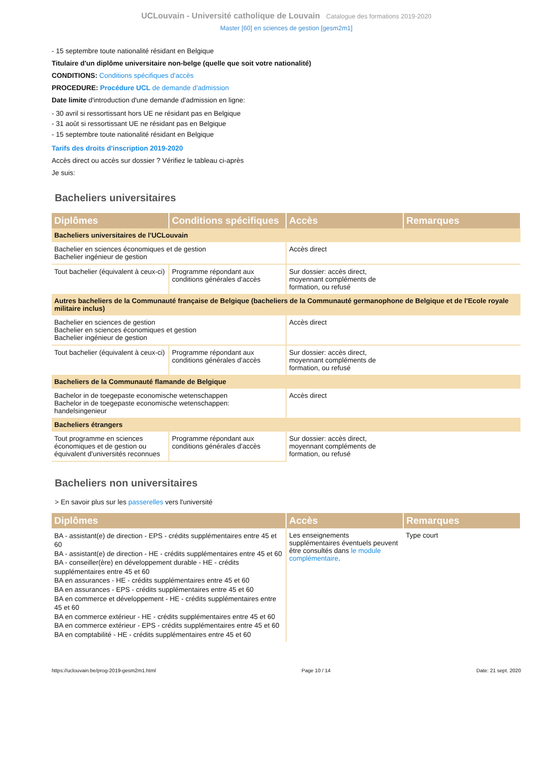UCLouvain - Université catholique de Louvain Catalogue des formations 2019-2020
Master [60] en sciences de gestion [gesm2m1]
- 15 septembre toute nationalité résidant en Belgique
Titulaire d'un diplôme universitaire non-belge (quelle que soit votre nationalité)
CONDITIONS: Conditions spécifiques d'accès
PROCEDURE: Procédure UCL de demande d'admission
Date limite d'introduction d'une demande d'admission en ligne:
- 30 avril si ressortissant hors UE ne résidant pas en Belgique
- 31 août si ressortissant UE ne résidant pas en Belgique
- 15 septembre toute nationalité résidant en Belgique
Tarifs des droits d'inscription 2019-2020
Accès direct ou accès sur dossier ? Vérifiez le tableau ci-après
Je suis:
Bacheliers universitaires
| Diplômes | Conditions spécifiques | Accès | Remarques |
| --- | --- | --- | --- |
| Bacheliers universitaires de l'UCLouvain | | | |
| Bachelier en sciences économiques et de gestion Bachelier ingénieur de gestion | | Accès direct | |
| Tout bachelier (équivalent à ceux-ci) | Programme répondant aux conditions générales d'accès | Sur dossier: accès direct, moyennant compléments de formation, ou refusé | |
| Autres bacheliers de la Communauté française de Belgique (bacheliers de la Communauté germanophone de Belgique et de l'Ecole royale militaire inclus) | | | |
| Bachelier en sciences de gestion Bachelier en sciences économiques et gestion Bachelier ingénieur de gestion | | Accès direct | |
| Tout bachelier (équivalent à ceux-ci) | Programme répondant aux conditions générales d'accès | Sur dossier: accès direct, moyennant compléments de formation, ou refusé | |
| Bacheliers de la Communauté flamande de Belgique | | | |
| Bachelor in de toegepaste economische wetenschappen Bachelor in de toegepaste economische wetenschappen: handelsingenieur | | Accès direct | |
| Bacheliers étrangers | | | |
| Tout programme en sciences économiques et de gestion ou équivalent d'universités reconnues | Programme répondant aux conditions générales d'accès | Sur dossier: accès direct, moyennant compléments de formation, ou refusé | |
Bacheliers non universitaires
> En savoir plus sur les passerelles vers l'université
| Diplômes | Accès | Remarques |
| --- | --- | --- |
| BA - assistant(e) de direction - EPS - crédits supplémentaires entre 45 et 60 BA - assistant(e) de direction - HE - crédits supplémentaires entre 45 et 60 BA - conseiller(ère) en développement durable - HE - crédits supplémentaires entre 45 et 60 BA en assurances - HE - crédits supplémentaires entre 45 et 60 BA en assurances - EPS - crédits supplémentaires entre 45 et 60 BA en commerce et développement - HE - crédits supplémentaires entre 45 et 60 BA en commerce extérieur - HE - crédits supplémentaires entre 45 et 60 BA en commerce extérieur - EPS - crédits supplémentaires entre 45 et 60 BA en comptabilité - HE - crédits supplémentaires entre 45 et 60 | Les enseignements supplémentaires éventuels peuvent être consultés dans le module complémentaire . | Type court |
https://uclouvain.be/prog-2019-gesm2m1.html Page 10 / 14 Date: 21 sept. 2020